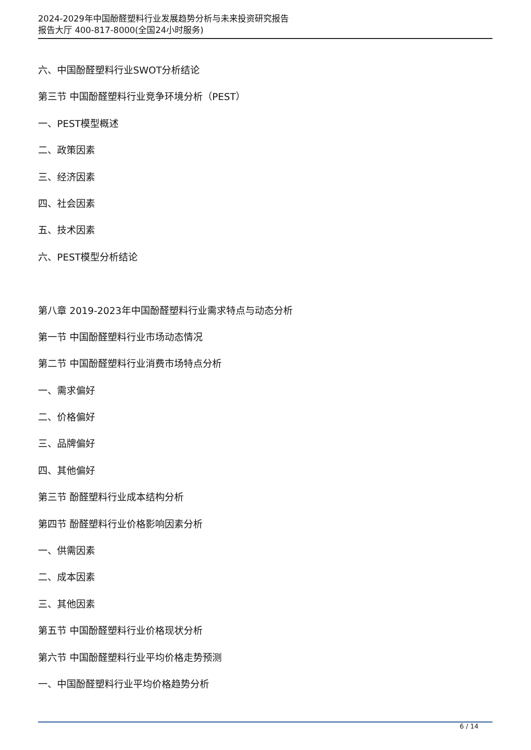2024-2029年中国酚醛塑料行业发展趋势分析与未来投资研究报告
报告大厅 400-817-8000(全国24小时服务)
六、中国酚醛塑料行业SWOT分析结论
第三节 中国酚醛塑料行业竞争环境分析（PEST）
一、PEST模型概述
二、政策因素
三、经济因素
四、社会因素
五、技术因素
六、PEST模型分析结论
第八章 2019-2023年中国酚醛塑料行业需求特点与动态分析
第一节 中国酚醛塑料行业市场动态情况
第二节 中国酚醛塑料行业消费市场特点分析
一、需求偏好
二、价格偏好
三、品牌偏好
四、其他偏好
第三节 酚醛塑料行业成本结构分析
第四节 酚醛塑料行业价格影响因素分析
一、供需因素
二、成本因素
三、其他因素
第五节 中国酚醛塑料行业价格现状分析
第六节 中国酚醛塑料行业平均价格走势预测
一、中国酚醛塑料行业平均价格趋势分析
6 / 14